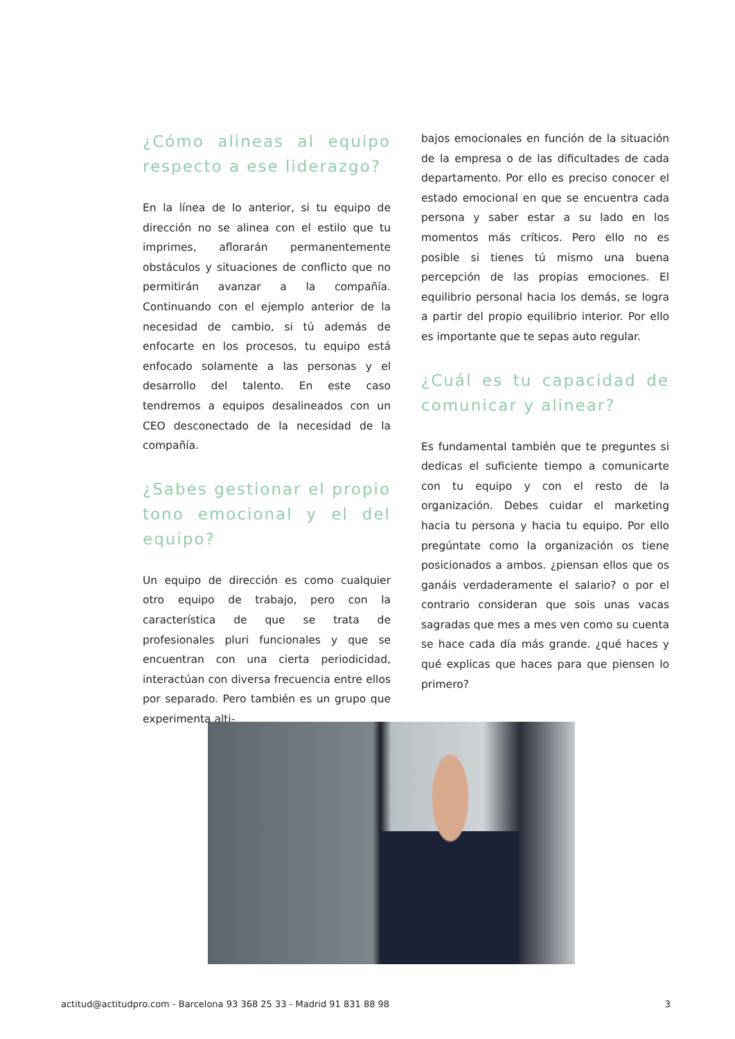¿Cómo alineas al equipo respecto a ese liderazgo?
En la línea de lo anterior, si tu equipo de dirección no se alinea con el estilo que tu imprimes, aflorarán permanentemente obstáculos y situaciones de conflicto que no permitirán avanzar a la compañía. Continuando con el ejemplo anterior de la necesidad de cambio, si tú además de enfocarte en los procesos, tu equipo está enfocado solamente a las personas y el desarrollo del talento. En este caso tendremos a equipos desalineados con un CEO desconectado de la necesidad de la compañía.
¿Sabes gestionar el propio tono emocional y el del equipo?
Un equipo de dirección es como cualquier otro equipo de trabajo, pero con la característica de que se trata de profesionales pluri funcionales y que se encuentran con una cierta periodicidad, interactúan con diversa frecuencia entre ellos por separado. Pero también es un grupo que experimenta alti-
bajos emocionales en función de la situación de la empresa o de las dificultades de cada departamento. Por ello es preciso conocer el estado emocional en que se encuentra cada persona y saber estar a su lado en los momentos más críticos. Pero ello no es posible si tienes tú mismo una buena percepción de las propias emociones. El equilibrio personal hacia los demás, se logra a partir del propio equilibrio interior. Por ello es importante que te sepas auto regular.
¿Cuál es tu capacidad de comunicar y alinear?
Es fundamental también que te preguntes si dedicas el suficiente tiempo a comunicarte con tu equipo y con el resto de la organización. Debes cuidar el marketing hacia tu persona y hacia tu equipo. Por ello pregúntate como la organización os tiene posicionados a ambos. ¿piensan ellos que os ganáis verdaderamente el salario? o por el contrario consideran que sois unas vacas sagradas que mes a mes ven como su cuenta se hace cada día más grande. ¿qué haces y qué explicas que haces para que piensen lo primero?
actitud@actitudpro.com - Barcelona 93 368 25 33 - Madrid 91 831 88 98 3